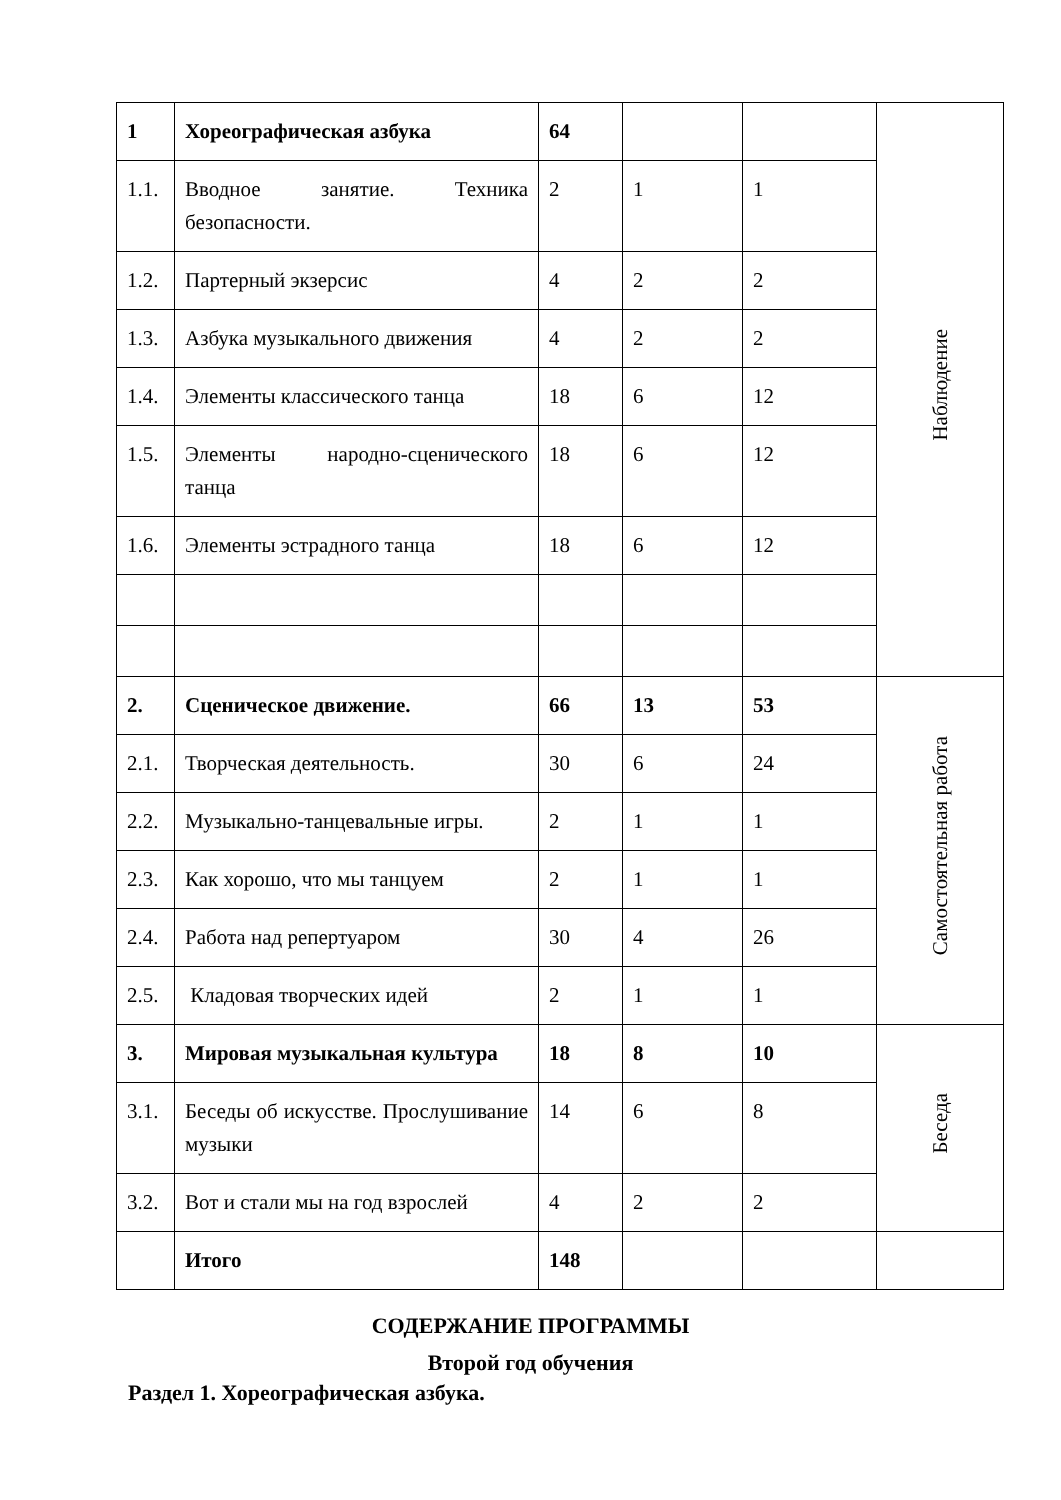| 1 | Хореографическая азбука | 64 | | | Наблюдение |
| 1.1. | Вводное занятие. Техника безопасности. | 2 | 1 | 1 | |
| 1.2. | Партерный экзерсис | 4 | 2 | 2 | |
| 1.3. | Азбука музыкального движения | 4 | 2 | 2 | |
| 1.4. | Элементы классического танца | 18 | 6 | 12 | |
| 1.5. | Элементы народно-сценического танца | 18 | 6 | 12 | |
| 1.6. | Элементы эстрадного танца | 18 | 6 | 12 | |
| 2. | Сценическое движение. | 66 | 13 | 53 | Самостоятельная работа |
| 2.1. | Творческая деятельность. | 30 | 6 | 24 | |
| 2.2. | Музыкально-танцевальные игры. | 2 | 1 | 1 | |
| 2.3. | Как хорошо, что мы танцуем | 2 | 1 | 1 | |
| 2.4. | Работа над репертуаром | 30 | 4 | 26 | |
| 2.5. | Кладовая творческих идей | 2 | 1 | 1 | |
| 3. | Мировая музыкальная культура | 18 | 8 | 10 | Беседа |
| 3.1. | Беседы об искусстве. Прослушивание музыки | 14 | 6 | 8 | |
| 3.2. | Вот и стали мы на год взрослей | 4 | 2 | 2 | |
| | Итого | 148 | | | |
СОДЕРЖАНИЕ ПРОГРАММЫ
Второй год обучения
Раздел 1. Хореографическая азбука.